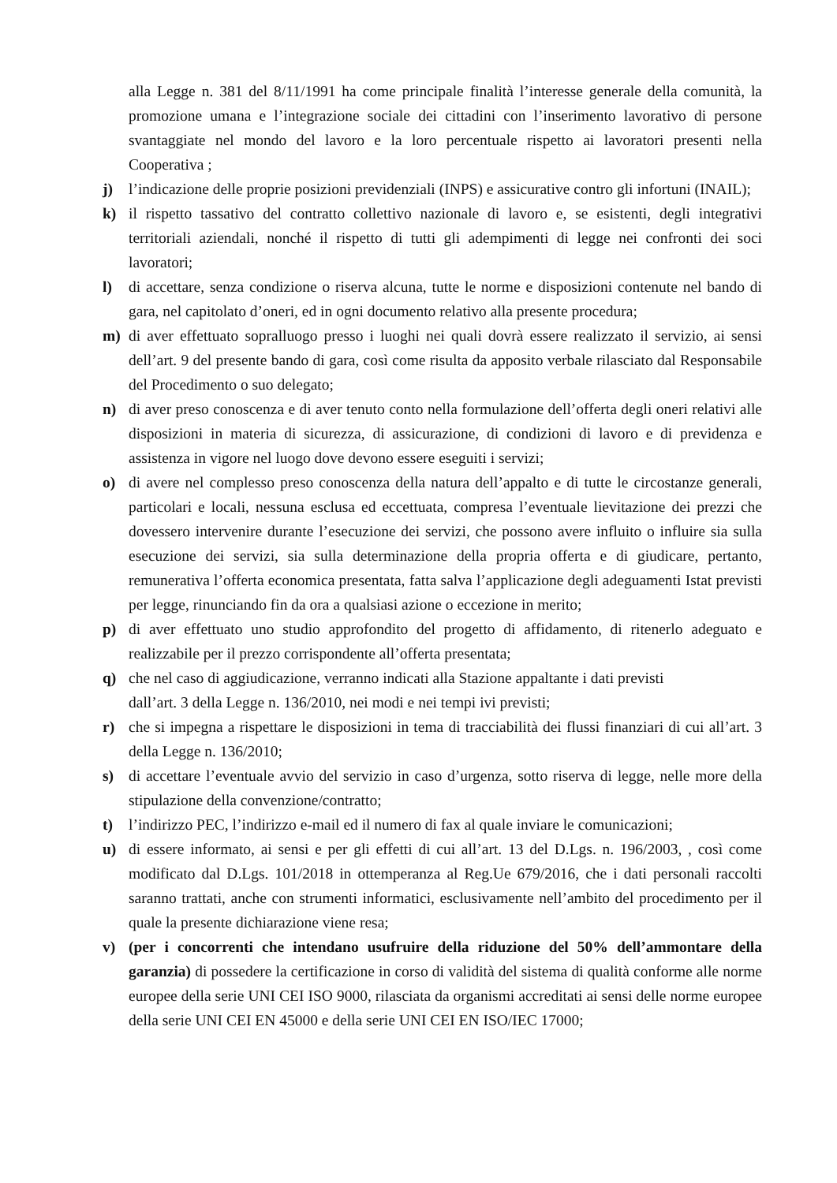alla Legge n. 381 del 8/11/1991 ha come principale finalità l’interesse generale della comunità, la promozione umana e l’integrazione sociale dei cittadini con l’inserimento lavorativo di persone svantaggiate nel mondo del lavoro e la loro percentuale rispetto ai lavoratori presenti nella Cooperativa ;
j) l’indicazione delle proprie posizioni previdenziali (INPS) e assicurative contro gli infortuni (INAIL);
k) il rispetto tassativo del contratto collettivo nazionale di lavoro e, se esistenti, degli integrativi territoriali aziendali, nonché il rispetto di tutti gli adempimenti di legge nei confronti dei soci lavoratori;
l) di accettare, senza condizione o riserva alcuna, tutte le norme e disposizioni contenute nel bando di gara, nel capitolato d’oneri, ed in ogni documento relativo alla presente procedura;
m) di aver effettuato sopralluogo presso i luoghi nei quali dovrà essere realizzato il servizio, ai sensi dell’art. 9 del presente bando di gara, così come risulta da apposito verbale rilasciato dal Responsabile del Procedimento o suo delegato;
n) di aver preso conoscenza e di aver tenuto conto nella formulazione dell’offerta degli oneri relativi alle disposizioni in materia di sicurezza, di assicurazione, di condizioni di lavoro e di previdenza e assistenza in vigore nel luogo dove devono essere eseguiti i servizi;
o) di avere nel complesso preso conoscenza della natura dell’appalto e di tutte le circostanze generali, particolari e locali, nessuna esclusa ed eccettuata, compresa l’eventuale lievitazione dei prezzi che dovessero intervenire durante l’esecuzione dei servizi, che possono avere influito o influire sia sulla esecuzione dei servizi, sia sulla determinazione della propria offerta e di giudicare, pertanto, remunerativa l’offerta economica presentata, fatta salva l’applicazione degli adeguamenti Istat previsti per legge, rinunciando fin da ora a qualsiasi azione o eccezione in merito;
p) di aver effettuato uno studio approfondito del progetto di affidamento, di ritenerlo adeguato e realizzabile per il prezzo corrispondente all’offerta presentata;
q) che nel caso di aggiudicazione, verranno indicati alla Stazione appaltante i dati previsti
dall’art. 3 della Legge n. 136/2010, nei modi e nei tempi ivi previsti;
r) che si impegna a rispettare le disposizioni in tema di tracciabilità dei flussi finanziari di cui all’art. 3 della Legge n. 136/2010;
s) di accettare l’eventuale avvio del servizio in caso d’urgenza, sotto riserva di legge, nelle more della stipulazione della convenzione/contratto;
t) l’indirizzo PEC, l’indirizzo e-mail ed il numero di fax al quale inviare le comunicazioni;
u) di essere informato, ai sensi e per gli effetti di cui all’art. 13 del D.Lgs. n. 196/2003, , così come modificato dal D.Lgs. 101/2018 in ottemperanza al Reg.Ue 679/2016, che i dati personali raccolti saranno trattati, anche con strumenti informatici, esclusivamente nell’ambito del procedimento per il quale la presente dichiarazione viene resa;
v) (per i concorrenti che intendano usufruire della riduzione del 50% dell’ammontare della garanzia) di possedere la certificazione in corso di validità del sistema di qualità conforme alle norme europee della serie UNI CEI ISO 9000, rilasciata da organismi accreditati ai sensi delle norme europee della serie UNI CEI EN 45000 e della serie UNI CEI EN ISO/IEC 17000;